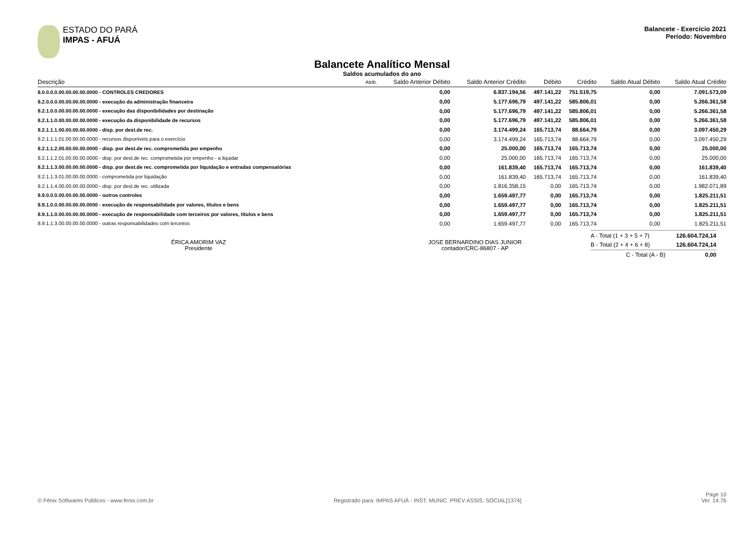ESTADO DO PARÁ
IMPAS - AFUÁ
Balancete - Exercício 2021
Período: Novembro
Balancete Analítico Mensal
Saldos acumulados do ano
| Descrição | Atrib. | Saldo Anterior Débito | Saldo Anterior Crédito | Débito | Crédito | Saldo Atual Débito | Saldo Atual Crédito |
| --- | --- | --- | --- | --- | --- | --- | --- |
| 8.0.0.0.0.00.00.00.00.0000 - CONTROLES CREDORES | | 0,00 | 6.837.194,56 | 497.141,22 | 751.519,75 | 0,00 | 7.091.573,09 |
| 8.2.0.0.0.00.00.00.00.0000 - execução da administração financeira | | 0,00 | 5.177.696,79 | 497.141,22 | 585.806,01 | 0,00 | 5.266.361,58 |
| 8.2.1.0.0.00.00.00.00.0000 - execução das disponibilidades por destinação | | 0,00 | 5.177.696,79 | 497.141,22 | 585.806,01 | 0,00 | 5.266.361,58 |
| 8.2.1.1.0.00.00.00.00.0000 - execução da disponibilidade de recursos | | 0,00 | 5.177.696,79 | 497.141,22 | 585.806,01 | 0,00 | 5.266.361,58 |
| 8.2.1.1.1.00.00.00.00.0000 - disp. por dest.de rec. | | 0,00 | 3.174.499,24 | 165.713,74 | 88.664,79 | 0,00 | 3.097.450,29 |
| 8.2.1.1.1.01.00.00.00.0000 - recursos disponíveis para o exercício | | 0,00 | 3.174.499,24 | 165.713,74 | 88.664,79 | 0,00 | 3.097.450,29 |
| 8.2.1.1.2.00.00.00.00.0000 - disp. por dest.de rec. comprometida por empenho | | 0,00 | 25.000,00 | 165.713,74 | 165.713,74 | 0,00 | 25.000,00 |
| 8.2.1.1.2.01.00.00.00.0000 - disp. por dest.de rec. comprometida por empenho - a liquidar | | 0,00 | 25.000,00 | 165.713,74 | 165.713,74 | 0,00 | 25.000,00 |
| 8.2.1.1.3.00.00.00.00.0000 - disp. por dest.de rec. comprometida por liquidação e entradas compensatórias | | 0,00 | 161.839,40 | 165.713,74 | 165.713,74 | 0,00 | 161.839,40 |
| 8.2.1.1.3.01.00.00.00.0000 - comprometida por liquidação | | 0,00 | 161.839,40 | 165.713,74 | 165.713,74 | 0,00 | 161.839,40 |
| 8.2.1.1.4.00.00.00.00.0000 - disp. por dest.de rec. utilizada | | 0,00 | 1.816.358,15 | 0,00 | 165.713,74 | 0,00 | 1.982.071,89 |
| 8.9.0.0.0.00.00.00.00.0000 - outros controles | | 0,00 | 1.659.497,77 | 0,00 | 165.713,74 | 0,00 | 1.825.211,51 |
| 8.9.1.0.0.00.00.00.00.0000 - execução de responsabilidade por valores, títulos e bens | | 0,00 | 1.659.497,77 | 0,00 | 165.713,74 | 0,00 | 1.825.211,51 |
| 8.9.1.1.0.00.00.00.00.0000 - execução de responsabilidade com terceiros por valores, títulos e bens | | 0,00 | 1.659.497,77 | 0,00 | 165.713,74 | 0,00 | 1.825.211,51 |
| 8.9.1.1.3.00.00.00.00.0000 - outras responsabilidades com terceiros | | 0,00 | 1.659.497,77 | 0,00 | 165.713,74 | 0,00 | 1.825.211,51 |
ÉRICA AMORIM VAZ
Presidente
JOSE BERNARDINO DIAS JUNIOR
contador/CRC-86807 - AP
| A - Total (1 + 3 + 5 + 7) | 126.604.724,14 |
| B - Total (2 + 4 + 6 + 8) | 126.604.724,14 |
| C - Total (A - B) | 0,00 |
© Fênix Softwares Públicos - www.fenix.com.br Registrado para: IMPAS AFUÁ - INST. MUNIC. PREV ASSIS. SOCIAL[1374] Page 10
Ver. 14.7b